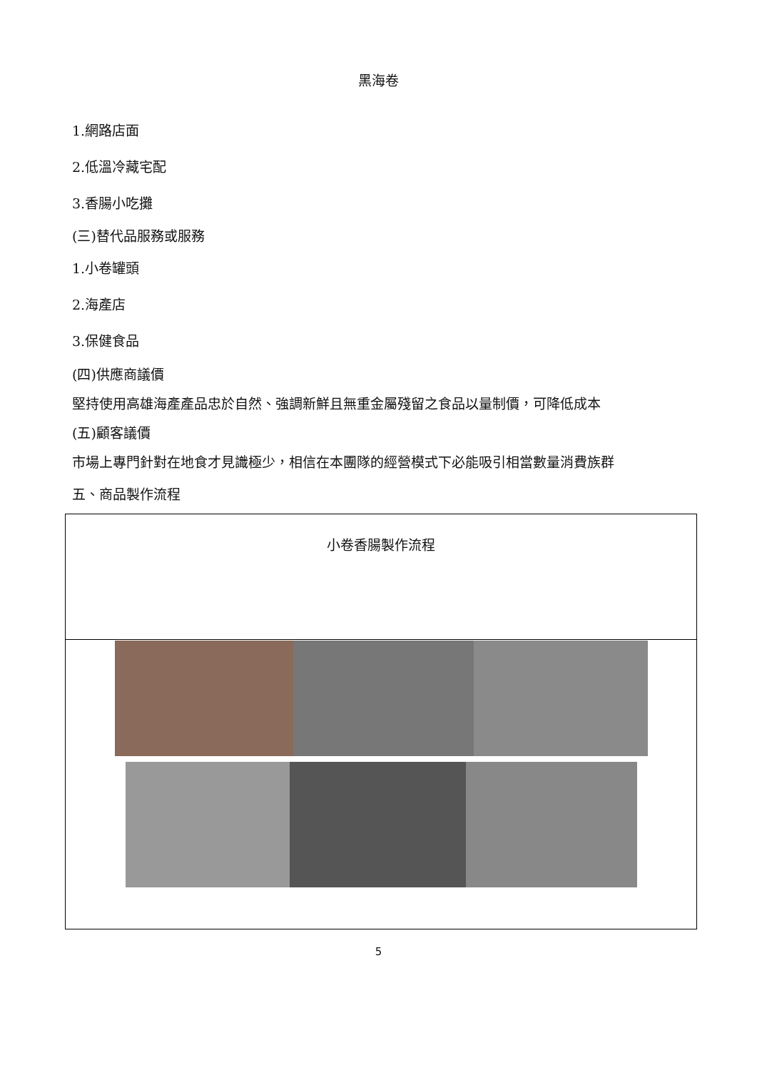黑海卷
1.網路店面
2.低溫冷藏宅配
3.香腸小吃攤
(三)替代品服務或服務
1.小卷罐頭
2.海產店
3.保健食品
(四)供應商議價
堅持使用高雄海產產品忠於自然、強調新鮮且無重金屬殘留之食品以量制價，可降低成本
(五)顧客議價
市場上專門針對在地食才見識極少，相信在本團隊的經營模式下必能吸引相當數量消費族群
五、商品製作流程
| 小卷香腸製作流程 |
5